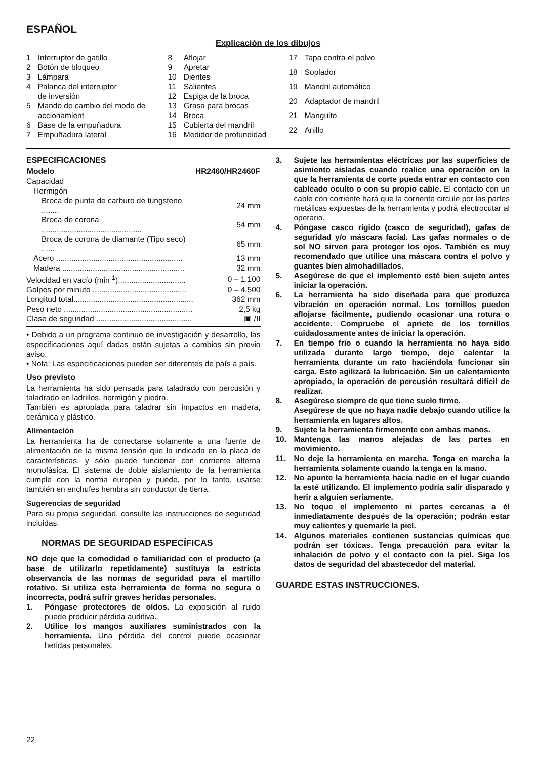ESPAÑOL
Explicación de los dibujos
| 1 | Interruptor de gatillo |
| 2 | Botón de bloqueo |
| 3 | Lámpara |
| 4 | Palanca del interruptor de inversión |
| 5 | Mando de cambio del modo de accionamient |
| 6 | Base de la empuñadura |
| 7 | Empuñadura lateral |
| 8 | Aflojar |
| 9 | Apretar |
| 10 | Dientes |
| 11 | Salientes |
| 12 | Espiga de la broca |
| 13 | Grasa para brocas |
| 14 | Broca |
| 15 | Cubierta del mandril |
| 16 | Medidor de profundidad |
| 17 | Tapa contra el polvo |
| 18 | Soplador |
| 19 | Mandril automático |
| 20 | Adaptador de mandril |
| 21 | Manguito |
| 22 | Anillo |
ESPECIFICACIONES
| Modelo | HR2460/HR2460F |
| --- | --- |
| Capacidad | |
| Hormigón | |
| Broca de punta de carburo de tungsteno ........ | 24 mm |
| Broca de corona .............................................. | 54 mm |
| Broca de corona de diamante (Tipo seco) ...... | 65 mm |
| Acero .......................................................... | 13 mm |
| Madera ........................................................ | 32 mm |
| Velocidad en vacío (min<sup>-1</sup>)............................... | 0 – 1.100 |
| Golpes por minuto ........................................... | 0 – 4.500 |
| Longitud total....................................................... | 362 mm |
| Peso neto ........................................................... | 2,5 kg |
| Clase de seguridad ............................................ | ▣ /II |
• Debido a un programa continuo de investigación y desarrollo, las especificaciones aquí dadas están sujetas a cambios sin previo aviso.
• Nota: Las especificaciones pueden ser diferentes de país a país.
Uso previsto
La herramienta ha sido pensada para taladrado con percusión y taladrado en ladrillos, hormigón y piedra.
También es apropiada para taladrar sin impactos en madera, cerámica y plástico.
Alimentación
La herramienta ha de conectarse solamente a una fuente de alimentación de la misma tensión que la indicada en la placa de características, y sólo puede funcionar con corriente alterna monofásica. El sistema de doble aislamiento de la herramienta cumple con la norma europea y puede, por lo tanto, usarse también en enchufes hembra sin conductor de tierra.
Sugerencias de seguridad
Para su propia seguridad, consulte las instrucciones de seguridad incluidas.
NORMAS DE SEGURIDAD ESPECÍFICAS
NO deje que la comodidad o familiaridad con el producto (a base de utilizarlo repetidamente) sustituya la estricta observancia de las normas de seguridad para el martillo rotativo. Si utiliza esta herramienta de forma no segura o incorrecta, podrá sufrir graves heridas personales.
1. Póngase protectores de oídos. La exposición al ruido puede producir pérdida auditiva.
2. Utilice los mangos auxiliares suministrados con la herramienta. Una pérdida del control puede ocasionar heridas personales.
3. Sujete las herramientas eléctricas por las superficies de asimiento aisladas cuando realice una operación en la que la herramienta de corte pueda entrar en contacto con cableado oculto o con su propio cable. El contacto con un cable con corriente hará que la corriente circule por las partes metálicas expuestas de la herramienta y podrá electrocutar al operario.
4. Póngase casco rígido (casco de seguridad), gafas de seguridad y/o máscara facial. Las gafas normales o de sol NO sirven para proteger los ojos. También es muy recomendado que utilice una máscara contra el polvo y guantes bien almohadillados.
5. Asegúrese de que el implemento esté bien sujeto antes iniciar la operación.
6. La herramienta ha sido diseñada para que produzca vibración en operación normal. Los tornillos pueden aflojarse fácilmente, pudiendo ocasionar una rotura o accidente. Compruebe el apriete de los tornillos cuidadosamente antes de iniciar la operación.
7. En tiempo frío o cuando la herramienta no haya sido utilizada durante largo tiempo, deje calentar la herramienta durante un rato haciéndola funcionar sin carga. Esto agilizará la lubricación. Sin un calentamiento apropiado, la operación de percusión resultará difícil de realizar.
8. Asegúrese siempre de que tiene suelo firme.
Asegúrese de que no haya nadie debajo cuando utilice la herramienta en lugares altos.
9. Sujete la herramienta firmemente con ambas manos.
10. Mantenga las manos alejadas de las partes en movimiento.
11. No deje la herramienta en marcha. Tenga en marcha la herramienta solamente cuando la tenga en la mano.
12. No apunte la herramienta hacia nadie en el lugar cuando la esté utilizando. El implemento podría salir disparado y herir a alguien seriamente.
13. No toque el implemento ni partes cercanas a él inmediatamente después de la operación; podrán estar muy calientes y quemarle la piel.
14. Algunos materiales contienen sustancias químicas que podrán ser tóxicas. Tenga precaución para evitar la inhalación de polvo y el contacto con la piel. Siga los datos de seguridad del abastecedor del material.
GUARDE ESTAS INSTRUCCIONES.
22